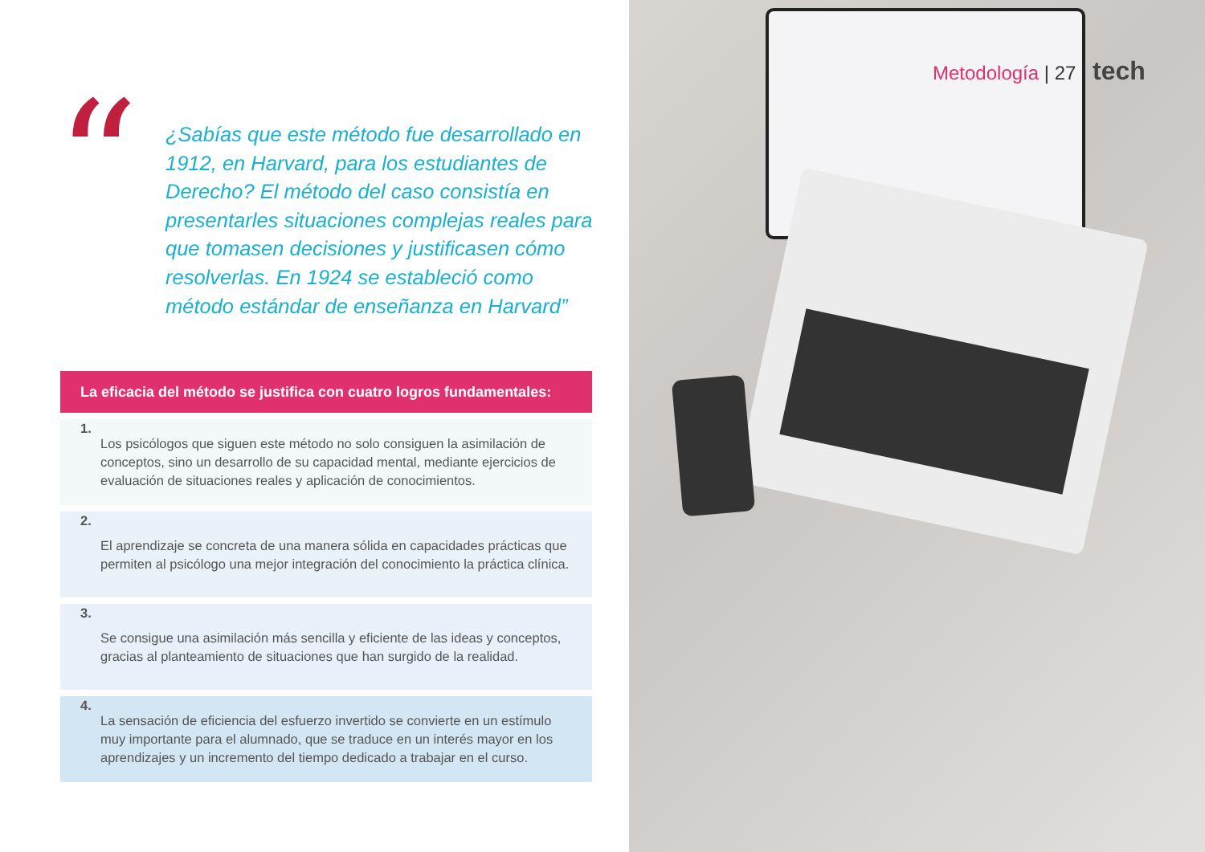“
¿Sabías que este método fue desarrollado en 1912, en Harvard, para los estudiantes de Derecho? El método del caso consistía en presentarles situaciones complejas reales para que tomasen decisiones y justificasen cómo resolverlas. En 1924 se estableció como método estándar de enseñanza en Harvard”
La eficacia del método se justifica con cuatro logros fundamentales:
1.
Los psicólogos que siguen este método no solo consiguen la asimilación de conceptos, sino un desarrollo de su capacidad mental, mediante ejercicios de evaluación de situaciones reales y aplicación de conocimientos.
2.
El aprendizaje se concreta de una manera sólida en capacidades prácticas que permiten al psicólogo una mejor integración del conocimiento la práctica clínica.
3.
Se consigue una asimilación más sencilla y eficiente de las ideas y conceptos, gracias al planteamiento de situaciones que han surgido de la realidad.
4.
La sensación de eficiencia del esfuerzo invertido se convierte en un estímulo muy importante para el alumnado, que se traduce en un interés mayor en los aprendizajes y un incremento del tiempo dedicado a trabajar en el curso.
Metodología | 27 tech